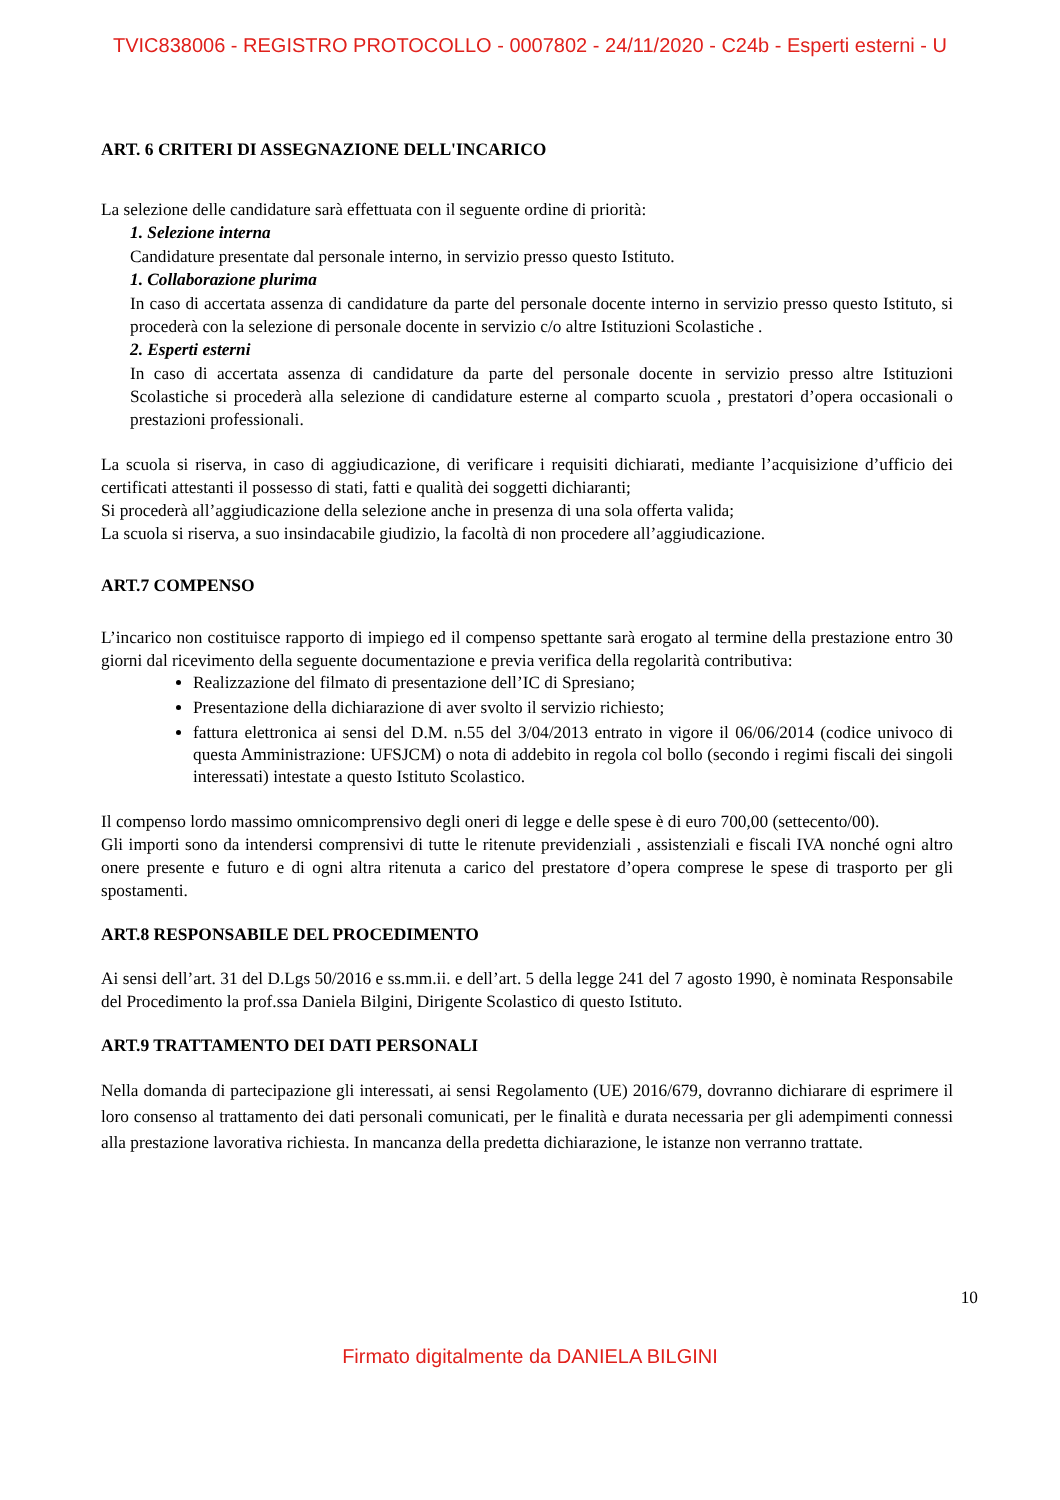TVIC838006 - REGISTRO PROTOCOLLO - 0007802 - 24/11/2020 - C24b - Esperti esterni - U
ART. 6 CRITERI DI ASSEGNAZIONE DELL'INCARICO
La selezione delle candidature sarà effettuata con il seguente ordine di priorità:
1. Selezione interna
Candidature presentate dal personale interno, in servizio presso questo Istituto.
1. Collaborazione plurima
In caso di accertata assenza di candidature da parte del personale docente interno in servizio presso questo Istituto, si procederà con la selezione di personale docente in servizio c/o altre Istituzioni Scolastiche .
2. Esperti esterni
In caso di accertata assenza di candidature da parte del personale docente in servizio presso altre Istituzioni Scolastiche si procederà alla selezione di candidature esterne al comparto scuola , prestatori d’opera occasionali o prestazioni professionali.
La scuola si riserva, in caso di aggiudicazione, di verificare i requisiti dichiarati, mediante l’acquisizione d’ufficio dei certificati attestanti il possesso di stati, fatti e qualità dei soggetti dichiaranti;
Si procederà all’aggiudicazione della selezione anche in presenza di una sola offerta valida;
La scuola si riserva, a suo insindacabile giudizio, la facoltà di non procedere all’aggiudicazione.
ART.7 COMPENSO
L’incarico non costituisce rapporto di impiego ed il compenso spettante sarà erogato al termine della prestazione entro 30 giorni dal ricevimento della seguente documentazione e previa verifica della regolarità contributiva:
Realizzazione del filmato di presentazione dell’IC di Spresiano;
Presentazione della dichiarazione di aver svolto il servizio richiesto;
fattura elettronica ai sensi del D.M. n.55 del 3/04/2013 entrato in vigore il 06/06/2014 (codice univoco di questa Amministrazione: UFSJCM) o nota di addebito in regola col bollo (secondo i regimi fiscali dei singoli interessati) intestate a questo Istituto Scolastico.
Il compenso lordo massimo omnicomprensivo degli oneri di legge e delle spese è di euro 700,00 (settecento/00).
Gli importi sono da intendersi comprensivi di tutte le ritenute previdenziali , assistenziali e fiscali IVA nonché ogni altro onere presente e futuro e di ogni altra ritenuta a carico del prestatore d’opera comprese le spese di trasporto per gli spostamenti.
ART.8 RESPONSABILE DEL PROCEDIMENTO
Ai sensi dell’art. 31 del D.Lgs 50/2016 e ss.mm.ii. e dell’art. 5 della legge 241 del 7 agosto 1990, è nominata Responsabile del Procedimento la prof.ssa Daniela Bilgini, Dirigente Scolastico di questo Istituto.
ART.9 TRATTAMENTO DEI DATI PERSONALI
Nella domanda di partecipazione gli interessati, ai sensi Regolamento (UE) 2016/679, dovranno dichiarare di esprimere il loro consenso al trattamento dei dati personali comunicati, per le finalità e durata necessaria per gli adempimenti connessi alla prestazione lavorativa richiesta. In mancanza della predetta dichiarazione, le istanze non verranno trattate.
10
Firmato digitalmente da DANIELA BILGINI